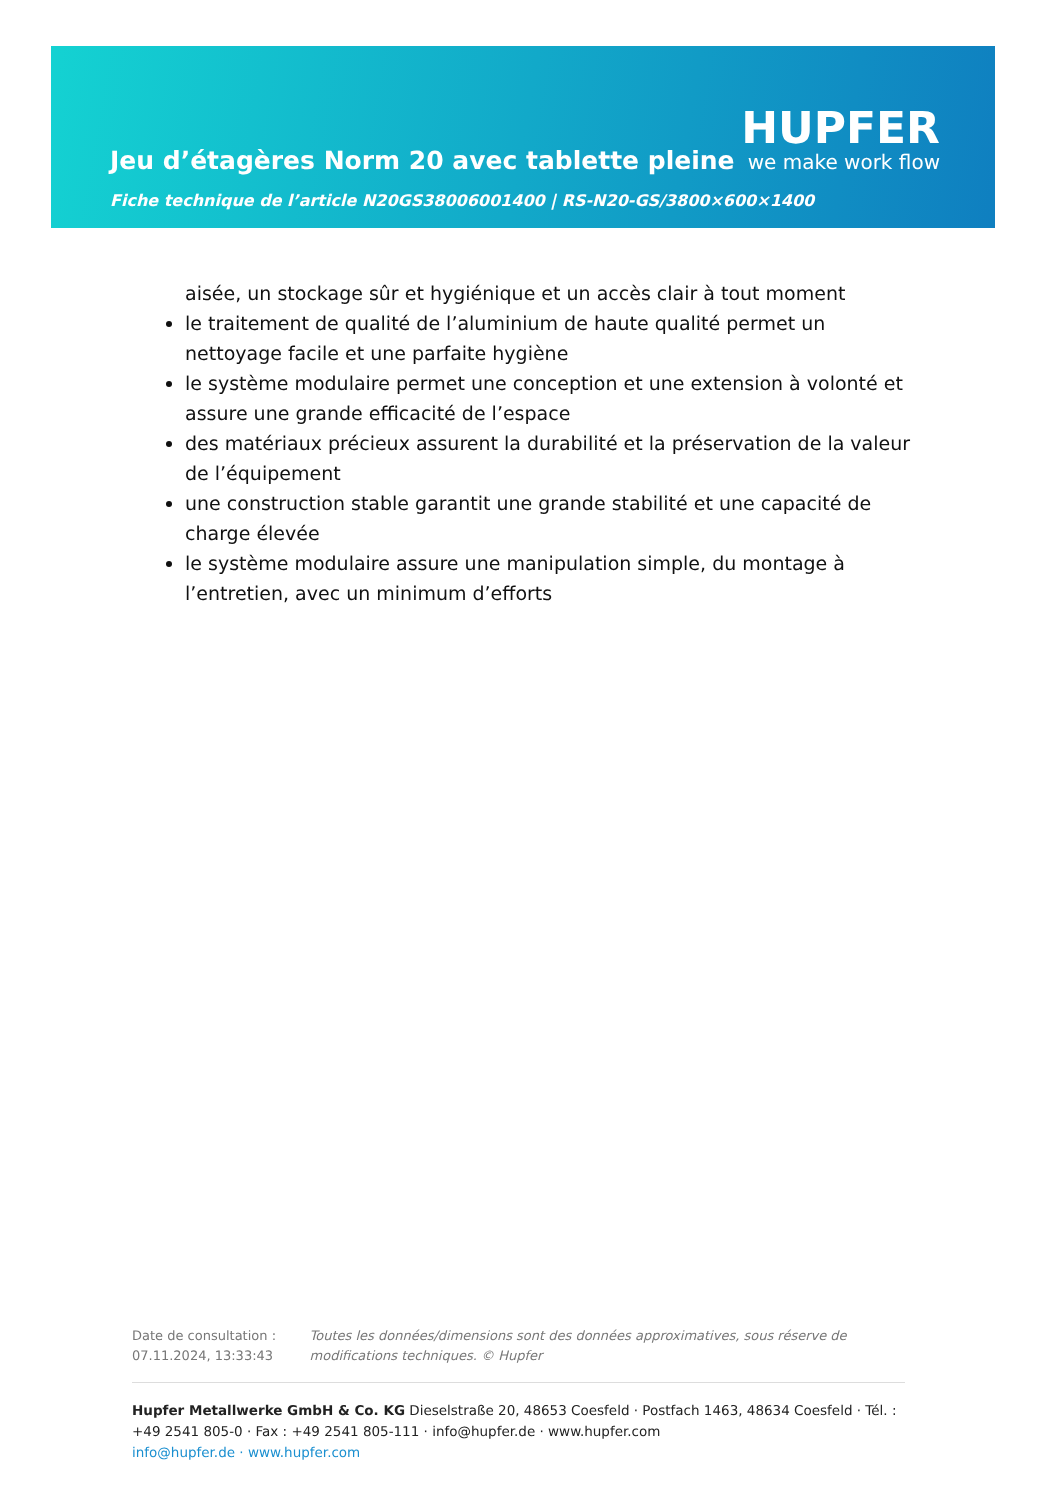Jeu d’étagères Norm 20 avec tablette pleine
HUPFER
we make work flow
Fiche technique de l’article N20GS38006001400 | RS-N20-GS/3800×600×1400
aisée, un stockage sûr et hygiénique et un accès clair à tout moment
le traitement de qualité de l’aluminium de haute qualité permet un nettoyage facile et une parfaite hygiène
le système modulaire permet une conception et une extension à volonté et assure une grande efficacité de l’espace
des matériaux précieux assurent la durabilité et la préservation de la valeur de l’équipement
une construction stable garantit une grande stabilité et une capacité de charge élevée
le système modulaire assure une manipulation simple, du montage à l’entretien, avec un minimum d’efforts
Date de consultation : 07.11.2024, 13:33:43
Toutes les données/dimensions sont des données approximatives, sous réserve de modifications techniques. © Hupfer
Hupfer Metallwerke GmbH & Co. KG Dieselstraße 20, 48653 Coesfeld · Postfach 1463, 48634 Coesfeld · Tél. : +49 2541 805-0 · Fax : +49 2541 805-111 · info@hupfer.de · www.hupfer.com
info@hupfer.de · www.hupfer.com